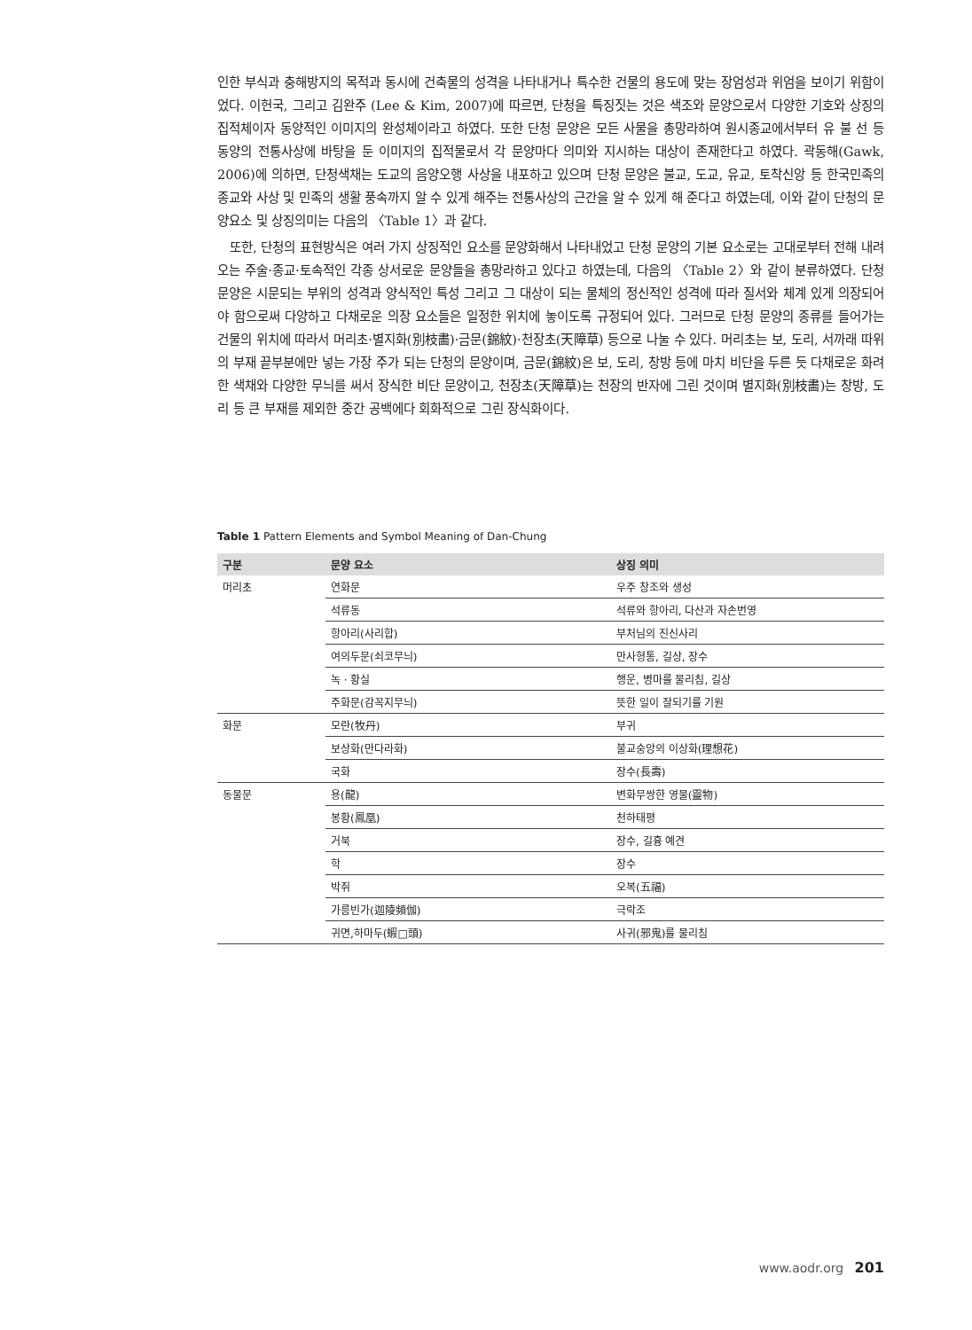인한 부식과 충해방지의 목적과 동시에 건축물의 성격을 나타내거나 특수한 건물의 용도에 맞는 장엄성과 위엄을 보이기 위함이었다. 이헌국, 그리고 김완주 (Lee & Kim, 2007)에 따르면, 단청을 특징짓는 것은 색조와 문양으로서 다양한 기호와 상징의 집적체이자 동양적인 이미지의 완성체이라고 하였다. 또한 단청 문양은 모든 사물을 총망라하여 원시종교에서부터 유 불 선 등 동양의 전통사상에 바탕을 둔 이미지의 집적물로서 각 문양마다 의미와 지시하는 대상이 존재한다고 하였다. 곽동해(Gawk, 2006)에 의하면, 단청색채는 도교의 음양오행 사상을 내포하고 있으며 단청 문양은 불교, 도교, 유교, 토착신앙 등 한국민족의 종교와 사상 및 민족의 생활 풍속까지 알 수 있게 해주는 전통사상의 근간을 알 수 있게 해 준다고 하였는데, 이와 같이 단청의 문양요소 및 상징의미는 다음의 〈Table 1〉과 같다.
또한, 단청의 표현방식은 여러 가지 상징적인 요소를 문양화해서 나타내었고 단청 문양의 기본 요소로는 고대로부터 전해 내려오는 주술·종교·토속적인 각종 상서로운 문양들을 총망라하고 있다고 하였는데, 다음의 〈Table 2〉와 같이 분류하였다. 단청 문양은 시문되는 부위의 성격과 양식적인 특성 그리고 그 대상이 되는 물체의 정신적인 성격에 따라 질서와 체계 있게 의장되어야 함으로써 다양하고 다채로운 의장 요소들은 일정한 위치에 놓이도록 규정되어 있다. 그러므로 단청 문양의 종류를 들어가는 건물의 위치에 따라서 머리초·별지화(別枝畵)·금문(錦紋)·천장초(天障草) 등으로 나눌 수 있다. 머리초는 보, 도리, 서까래 따위의 부재 끝부분에만 넣는 가장 주가 되는 단청의 문양이며, 금문(錦紋)은 보, 도리, 창방 등에 마치 비단을 두른 듯 다채로운 화려한 색채와 다양한 무늬를 써서 장식한 비단 문양이고, 천장초(天障草)는 천장의 반자에 그린 것이며 별지화(別枝畵)는 창방, 도리 등 큰 부재를 제외한 중간 공백에다 회화적으로 그린 장식화이다.
Table 1 Pattern Elements and Symbol Meaning of Dan-Chung
| 구분 | 문양 요소 | 상징 의미 |
| --- | --- | --- |
| 머리초 | 연화문 | 우주 창조와 생성 |
| | 석류동 | 석류와 항아리, 다산과 자손번영 |
| | 항아리(사리합) | 부처님의 진신사리 |
| | 여의두문(쇠코무늬) | 만사형통, 길상, 장수 |
| | 녹 · 황실 | 행운, 병마를 물리침, 길상 |
| | 주화문(감꼭지무늬) | 뜻한 일이 잘되기를 기원 |
| 화문 | 모란(牧丹) | 부귀 |
| | 보상화(만다라화) | 불교숭앙의 이상화(理想花) |
| | 국화 | 장수(長壽) |
| 동물문 | 용(龍) | 변화무쌍한 영물(靈物) |
| | 봉황(鳳凰) | 천하태평 |
| | 거북 | 장수, 길흉 예견 |
| | 학 | 장수 |
| | 박쥐 | 오복(五福) |
| | 가릉빈가(迦陵頻伽) | 극락조 |
| | 귀면,하마두(蝦□頭) | 사귀(邪鬼)를 물리침 |
www.aodr.org 201